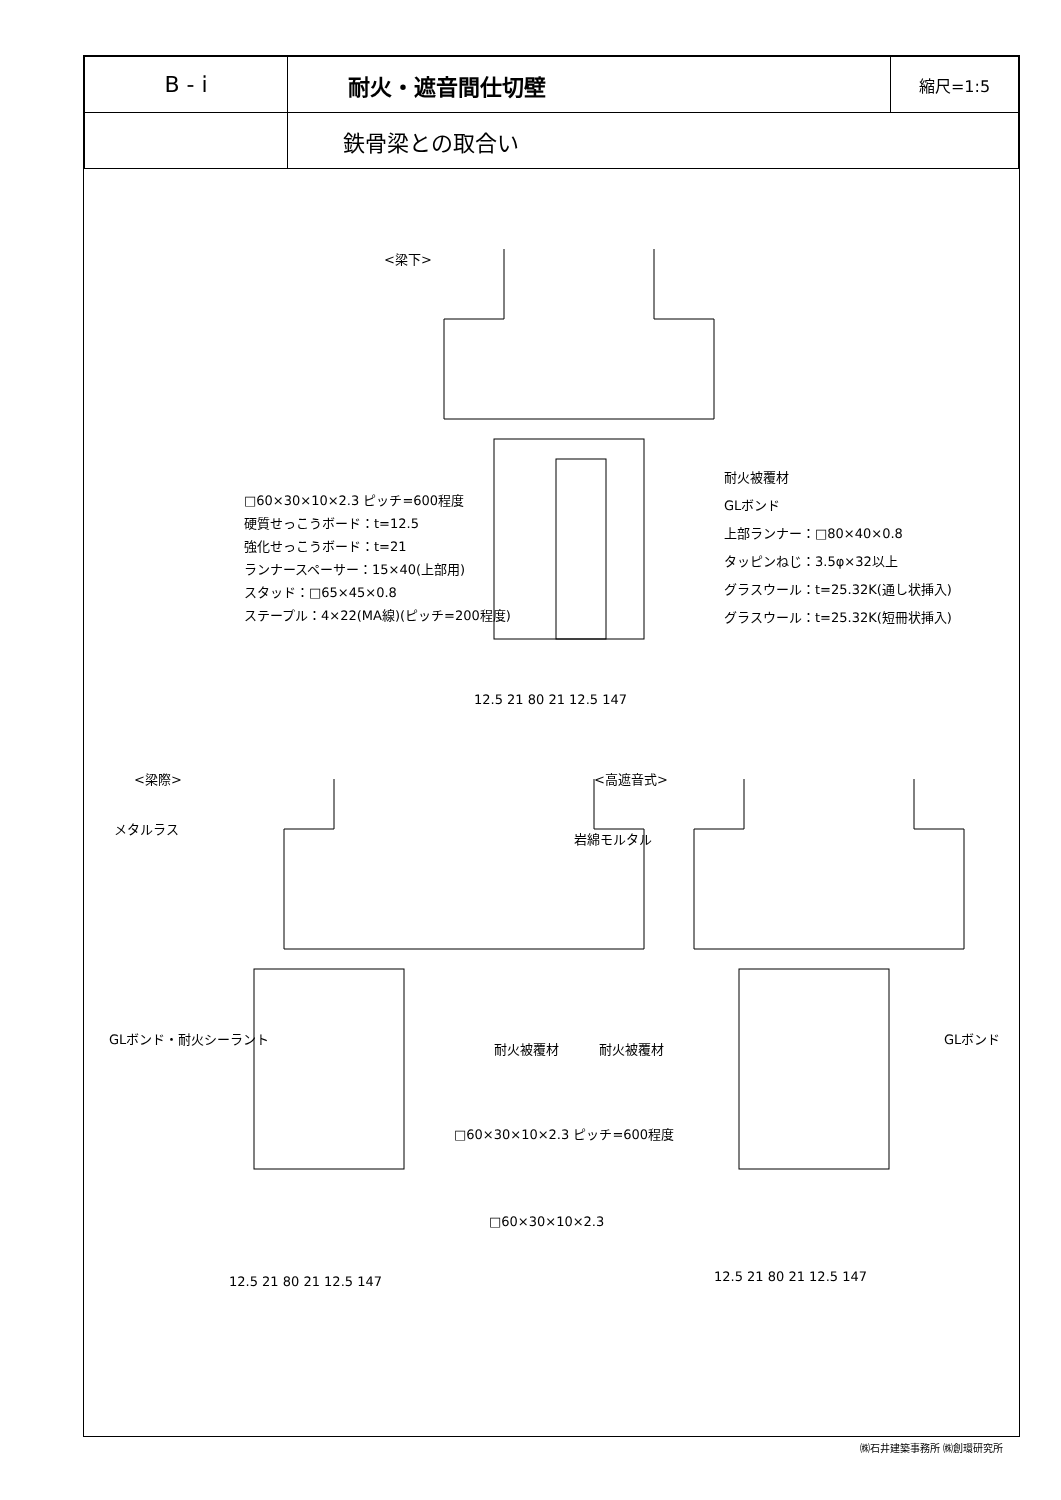| B - i | 耐火・遮音間仕切壁 | 縮尺=1:5 |
| | 鉄骨梁との取合い | |
<梁下>
□60×30×10×2.3 ピッチ=600程度
硬質せっこうボード：t=12.5
強化せっこうボード：t=21
ランナースペーサー：15×40(上部用)
スタッド：□65×45×0.8
ステープル：4×22(MA線)(ピッチ=200程度)
耐火被覆材
GLボンド
上部ランナー：□80×40×0.8
タッピンねじ：3.5φ×32以上
グラスウール：t=25.32K(通し状挿入)
グラスウール：t=25.32K(短冊状挿入)
12.5 21 80 21 12.5 147
<梁際> <高遮音式>
メタルラス
岩綿モルタル
GLボンド・耐火シーラント
耐火被覆材 耐火被覆材
GLボンド
□60×30×10×2.3 ピッチ=600程度
□60×30×10×2.3
12.5 21 80 21 12.5 147 12.5 21 80 21 12.5 147
㈱石井建築事務所 ㈱創環研究所